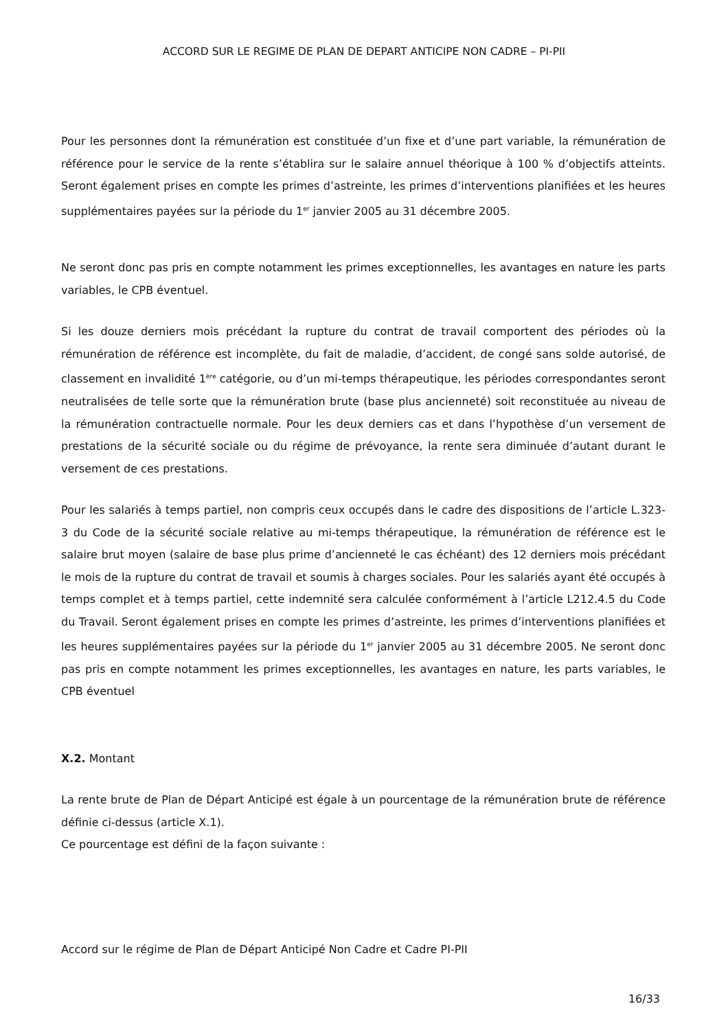ACCORD SUR LE REGIME DE PLAN DE DEPART ANTICIPE NON CADRE – PI-PII
Pour les personnes dont la rémunération est constituée d’un fixe et d’une part variable, la rémunération de référence pour le service de la rente s’établira sur le salaire annuel théorique à 100 % d’objectifs atteints. Seront également prises en compte les primes d’astreinte, les primes d’interventions planifiées et les heures supplémentaires payées sur la période du 1<sup>er</sup> janvier 2005 au 31 décembre 2005.
Ne seront donc pas pris en compte notamment les primes exceptionnelles, les avantages en nature les parts variables, le CPB éventuel.
Si les douze derniers mois précédant la rupture du contrat de travail comportent des périodes où la rémunération de référence est incomplète, du fait de maladie, d’accident, de congé sans solde autorisé, de classement en invalidité 1<sup>ère</sup> catégorie, ou d’un mi-temps thérapeutique, les périodes correspondantes seront neutralisées de telle sorte que la rémunération brute (base plus ancienneté) soit reconstituée au niveau de la rémunération contractuelle normale. Pour les deux derniers cas et dans l’hypothèse d’un versement de prestations de la sécurité sociale ou du régime de prévoyance, la rente sera diminuée d’autant durant le versement de ces prestations.
Pour les salariés à temps partiel, non compris ceux occupés dans le cadre des dispositions de l’article L.323-3 du Code de la sécurité sociale relative au mi-temps thérapeutique, la rémunération de référence est le salaire brut moyen (salaire de base plus prime d’ancienneté le cas échéant) des 12 derniers mois précédant le mois de la rupture du contrat de travail et soumis à charges sociales. Pour les salariés ayant été occupés à temps complet et à temps partiel, cette indemnité sera calculée conformément à l’article L212.4.5 du Code du Travail. Seront également prises en compte les primes d’astreinte, les primes d’interventions planifiées et les heures supplémentaires payées sur la période du 1<sup>er</sup> janvier 2005 au 31 décembre 2005. Ne seront donc pas pris en compte notamment les primes exceptionnelles, les avantages en nature, les parts variables, le CPB éventuel
X.2. Montant
La rente brute de Plan de Départ Anticipé est égale à un pourcentage de la rémunération brute de référence définie ci-dessus (article X.1).
Ce pourcentage est défini de la façon suivante :
Accord sur le régime de Plan de Départ Anticipé Non Cadre et Cadre PI-PII
16/33